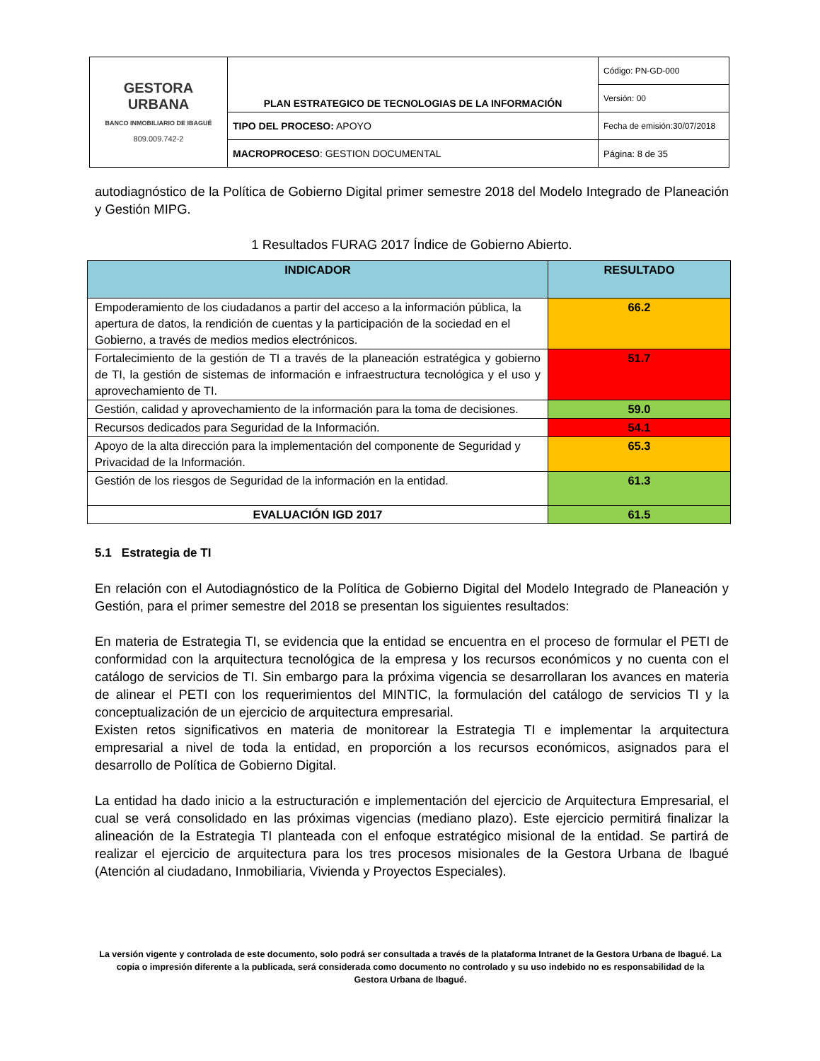| GESTORA URBANA BANCO INMOBILIARIO DE IBAGUÉ 809.009.742-2 | PLAN ESTRATEGICO DE TECNOLOGIAS DE LA INFORMACIÓN | Código: PN-GD-000 |
| | | Versión: 00 |
| | TIPO DEL PROCESO: APOYO | Fecha de emisión:30/07/2018 |
| | MACROPROCESO : GESTION DOCUMENTAL | Página: 8 de 35 |
autodiagnóstico de la Política de Gobierno Digital primer semestre 2018 del Modelo Integrado de Planeación y Gestión MIPG.
1 Resultados FURAG 2017 Índice de Gobierno Abierto.
| INDICADOR | RESULTADO |
| --- | --- |
| Empoderamiento de los ciudadanos a partir del acceso a la información pública, la apertura de datos, la rendición de cuentas y la participación de la sociedad en el Gobierno, a través de medios medios electrónicos. | 66.2 |
| Fortalecimiento de la gestión de TI a través de la planeación estratégica y gobierno de TI, la gestión de sistemas de información e infraestructura tecnológica y el uso y aprovechamiento de TI. | 51.7 |
| Gestión, calidad y aprovechamiento de la información para la toma de decisiones. | 59.0 |
| Recursos dedicados para Seguridad de la Información. | 54.1 |
| Apoyo de la alta dirección para la implementación del componente de Seguridad y Privacidad de la Información. | 65.3 |
| Gestión de los riesgos de Seguridad de la información en la entidad. | 61.3 |
| EVALUACIÓN IGD 2017 | 61.5 |
5.1 Estrategia de TI
En relación con el Autodiagnóstico de la Política de Gobierno Digital del Modelo Integrado de Planeación y Gestión, para el primer semestre del 2018 se presentan los siguientes resultados:
En materia de Estrategia TI, se evidencia que la entidad se encuentra en el proceso de formular el PETI de conformidad con la arquitectura tecnológica de la empresa y los recursos económicos y no cuenta con el catálogo de servicios de TI. Sin embargo para la próxima vigencia se desarrollaran los avances en materia de alinear el PETI con los requerimientos del MINTIC, la formulación del catálogo de servicios TI y la conceptualización de un ejercicio de arquitectura empresarial.
Existen retos significativos en materia de monitorear la Estrategia TI e implementar la arquitectura empresarial a nivel de toda la entidad, en proporción a los recursos económicos, asignados para el desarrollo de Política de Gobierno Digital.
La entidad ha dado inicio a la estructuración e implementación del ejercicio de Arquitectura Empresarial, el cual se verá consolidado en las próximas vigencias (mediano plazo). Este ejercicio permitirá finalizar la alineación de la Estrategia TI planteada con el enfoque estratégico misional de la entidad. Se partirá de realizar el ejercicio de arquitectura para los tres procesos misionales de la Gestora Urbana de Ibagué (Atención al ciudadano, Inmobiliaria, Vivienda y Proyectos Especiales).
La versión vigente y controlada de este documento, solo podrá ser consultada a través de la plataforma Intranet de la Gestora Urbana de Ibagué. La copia o impresión diferente a la publicada, será considerada como documento no controlado y su uso indebido no es responsabilidad de la Gestora Urbana de Ibagué.